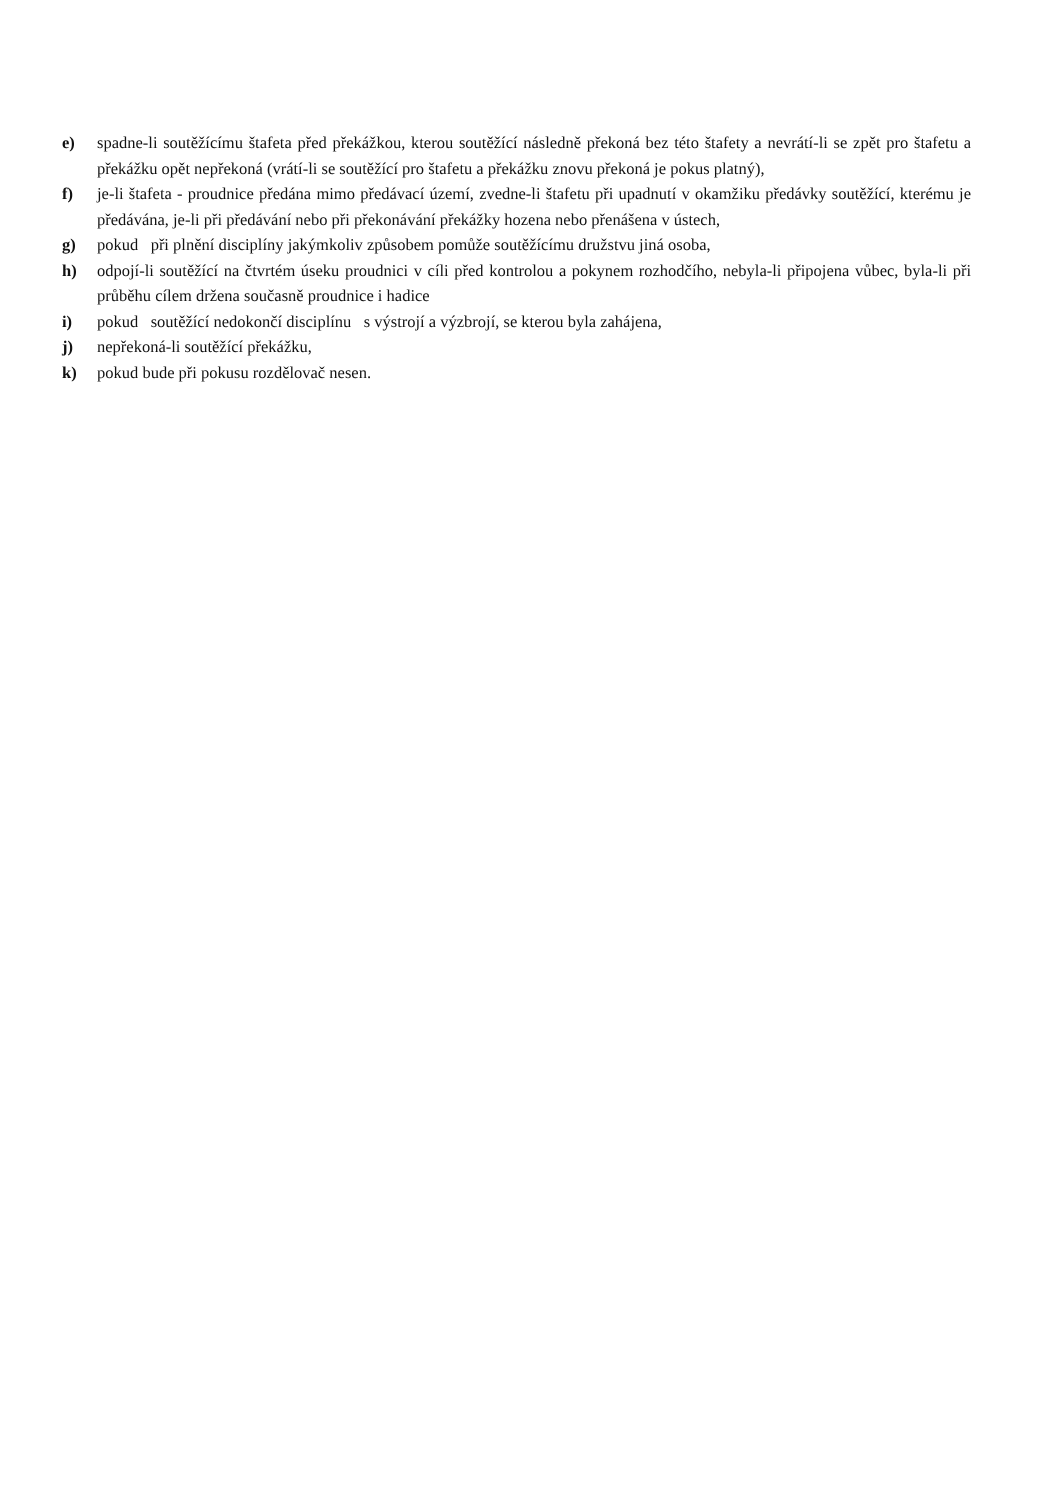e) spadne-li soutěžícímu štafeta před překážkou, kterou soutěžící následně překoná bez této štafety a nevrátí-li se zpět pro štafetu a překážku opět nepřekoná (vrátí-li se soutěžící pro štafetu a překážku znovu překoná je pokus platný),
f) je-li štafeta - proudnice předána mimo předávací území, zvedne-li štafetu při upadnutí v okamžiku předávky soutěžící, kterému je předávána, je-li při předávání nebo při překonávání překážky hozena nebo přenášena v ústech,
g) pokud při plnění disciplíny jakýmkoliv způsobem pomůže soutěžícímu družstvu jiná osoba,
h) odpojí-li soutěžící na čtvrtém úseku proudnici v cíli před kontrolou a pokynem rozhodčího, nebyla-li připojena vůbec, byla-li při průběhu cílem držena současně proudnice i hadice
i) pokud soutěžící nedokončí disciplínu s výstrojí a výzbrojí, se kterou byla zahájena,
j) nepřekoná-li soutěžící překážku,
k) pokud bude při pokusu rozdělovač nesen.